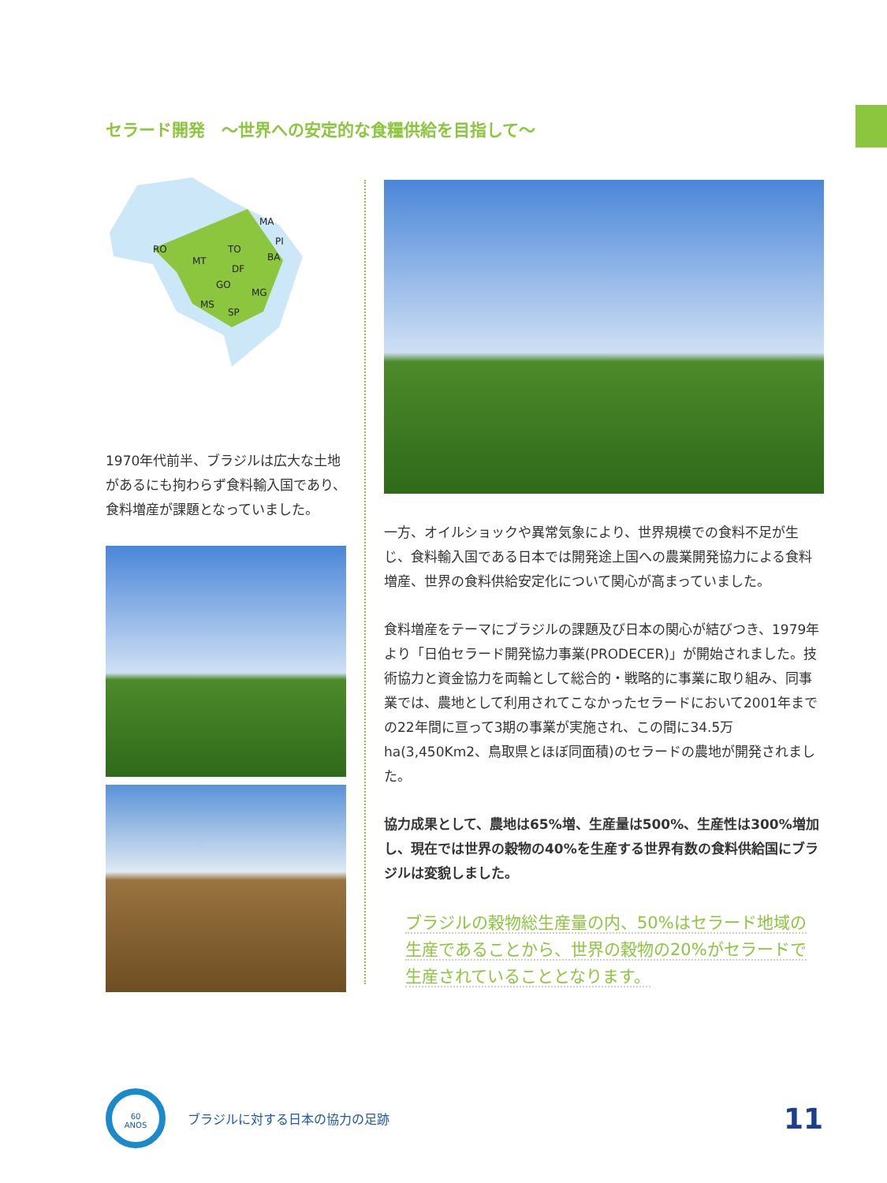セラード開発　〜世界への安定的な食糧供給を目指して〜
MA
PI
RO
MT
TO
BA
DF
GO
MG
MS
SP
1970年代前半、ブラジルは広大な土地があるにも拘わらず食料輸入国であり、食料増産が課題となっていました。
一方、オイルショックや異常気象により、世界規模での食料不足が生じ、食料輸入国である日本では開発途上国への農業開発協力による食料増産、世界の食料供給安定化について関心が高まっていました。
食料増産をテーマにブラジルの課題及び日本の関心が結びつき、1979年より「日伯セラード開発協力事業(PRODECER)」が開始されました。技術協力と資金協力を両輪として総合的・戦略的に事業に取り組み、同事業では、農地として利用されてこなかったセラードにおいて2001年までの22年間に亘って3期の事業が実施され、この間に34.5万ha(3,450Km2、鳥取県とほぼ同面積)のセラードの農地が開発されました。
協力成果として、農地は65%増、生産量は500%、生産性は300%増加し、現在では世界の穀物の40%を生産する世界有数の食料供給国にブラジルは変貌しました。
ブラジルの穀物総生産量の内、50%はセラード地域の
生産であることから、世界の穀物の20%がセラードで
生産されていることとなります。
60
ANOS
ブラジルに対する日本の協力の足跡
11